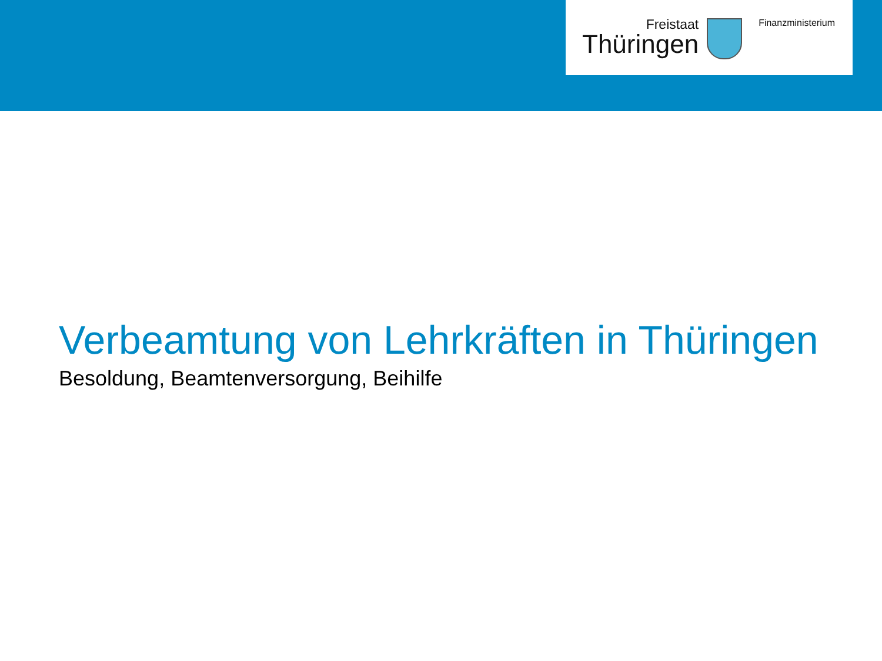Freistaat
Thüringen
Finanzministerium
Verbeamtung von Lehrkräften in Thüringen
Besoldung, Beamtenversorgung, Beihilfe